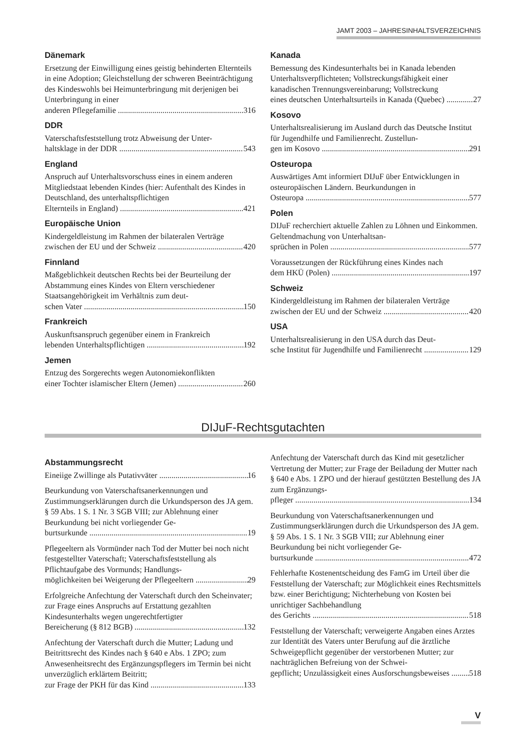JAMT 2003 – JAHRESINHALTSVERZEICHNIS
Dänemark
Ersetzung der Einwilligung eines geistig behinderten Elternteils in eine Adoption; Gleichstellung der schweren Beeinträchtigung des Kindeswohls bei Heimunterbringung mit derjenigen bei Unterbringung in einer
anderen Pflegefamilie 316
DDR
Vaterschaftsfeststellung trotz Abweisung der Unter-
haltsklage in der DDR 543
England
Anspruch auf Unterhaltsvorschuss eines in einem anderen Mitgliedstaat lebenden Kindes (hier: Aufenthalt des Kindes in Deutschland, des unterhaltspflichtigen
Elternteils in England) 421
Europäische Union
Kindergeldleistung im Rahmen der bilateralen Verträge
zwischen der EU und der Schweiz 420
Finnland
Maßgeblichkeit deutschen Rechts bei der Beurteilung der Abstammung eines Kindes von Eltern verschiedener Staatsangehörigkeit im Verhältnis zum deut-
schen Vater 150
Frankreich
Auskunftsanspruch gegenüber einem in Frankreich
lebenden Unterhaltspflichtigen 192
Jemen
Entzug des Sorgerechts wegen Autonomiekonflikten
einer Tochter islamischer Eltern (Jemen) 260
Kanada
Bemessung des Kindesunterhalts bei in Kanada lebenden Unterhaltsverpflichteten; Vollstreckungsfähigkeit einer kanadischen Trennungsvereinbarung; Vollstreckung
eines deutschen Unterhaltsurteils in Kanada (Quebec) 27
Kosovo
Unterhaltsrealisierung im Ausland durch das Deutsche Institut für Jugendhilfe und Familienrecht. Zustellun-
gen im Kosovo 291
Osteuropa
Auswärtiges Amt informiert DIJuF über Entwicklungen in osteuropäischen Ländern. Beurkundungen in
Osteuropa 577
Polen
DIJuF recherchiert aktuelle Zahlen zu Löhnen und Einkommen. Geltendmachung von Unterhaltsan-
sprüchen in Polen 577
Voraussetzungen der Rückführung eines Kindes nach
dem HKÜ (Polen) 197
Schweiz
Kindergeldleistung im Rahmen der bilateralen Verträge
zwischen der EU und der Schweiz 420
USA
Unterhaltsrealisierung in den USA durch das Deut-
sche Institut für Jugendhilfe und Familienrecht 129
DIJuF-Rechtsgutachten
Abstammungsrecht
Eineiige Zwillinge als Putativväter 16
Beurkundung von Vaterschaftsanerkennungen und Zustimmungserklärungen durch die Urkundsperson des JA gem. § 59 Abs. 1 S. 1 Nr. 3 SGB VIII; zur Ablehnung einer Beurkundung bei nicht vorliegender Ge-
burtsurkunde 19
Pflegeeltern als Vormünder nach Tod der Mutter bei noch nicht festgestellter Vaterschaft; Vaterschaftsfeststellung als Pflichtaufgabe des Vormunds; Handlungs-
möglichkeiten bei Weigerung der Pflegeeltern 29
Erfolgreiche Anfechtung der Vaterschaft durch den Scheinvater; zur Frage eines Anspruchs auf Erstattung gezahlten Kindesunterhalts wegen ungerechtfertigter
Bereicherung (§ 812 BGB) 132
Anfechtung der Vaterschaft durch die Mutter; Ladung und Beitrittsrecht des Kindes nach § 640 e Abs. 1 ZPO; zum Anwesenheitsrecht des Ergänzungspflegers im Termin bei nicht unverzüglich erklärtem Beitritt;
zur Frage der PKH für das Kind 133
Anfechtung der Vaterschaft durch das Kind mit gesetzlicher Vertretung der Mutter; zur Frage der Beiladung der Mutter nach § 640 e Abs. 1 ZPO und der hierauf gestützten Bestellung des JA zum Ergänzungs-
pfleger 134
Beurkundung von Vaterschaftsanerkennungen und Zustimmungserklärungen durch die Urkundsperson des JA gem. § 59 Abs. 1 S. 1 Nr. 3 SGB VIII; zur Ablehnung einer Beurkundung bei nicht vorliegender Ge-
burtsurkunde 472
Fehlerhafte Kostenentscheidung des FamG im Urteil über die Feststellung der Vaterschaft; zur Möglichkeit eines Rechtsmittels bzw. einer Berichtigung; Nichterhebung von Kosten bei unrichtiger Sachbehandlung
des Gerichts 518
Feststellung der Vaterschaft; verweigerte Angaben eines Arztes zur Identität des Vaters unter Berufung auf die ärztliche Schweigepflicht gegenüber der verstorbenen Mutter; zur nachträglichen Befreiung von der Schwei-
gepflicht; Unzulässigkeit eines Ausforschungsbeweises 518
V